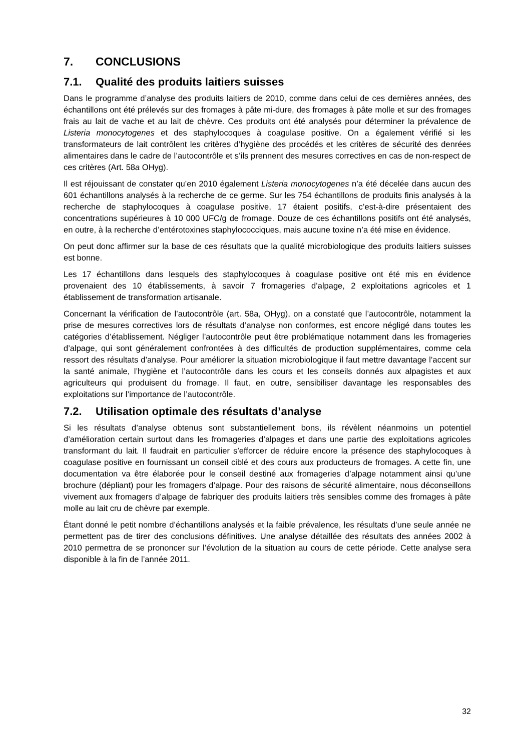7. CONCLUSIONS
7.1. Qualité des produits laitiers suisses
Dans le programme d’analyse des produits laitiers de 2010, comme dans celui de ces dernières années, des échantillons ont été prélevés sur des fromages à pâte mi-dure, des fromages à pâte molle et sur des fromages frais au lait de vache et au lait de chèvre. Ces produits ont été analysés pour déterminer la prévalence de Listeria monocytogenes et des staphylocoques à coagulase positive. On a également vérifié si les transformateurs de lait contrôlent les critères d’hygiène des procédés et les critères de sécurité des denrées alimentaires dans le cadre de l’autocontrôle et s’ils prennent des mesures correctives en cas de non-respect de ces critères (Art. 58a OHyg).
Il est réjouissant de constater qu’en 2010 également Listeria monocytogenes n’a été décelée dans aucun des 601 échantillons analysés à la recherche de ce germe. Sur les 754 échantillons de produits finis analysés à la recherche de staphylocoques à coagulase positive, 17 étaient positifs, c’est-à-dire présentaient des concentrations supérieures à 10 000 UFC/g de fromage. Douze de ces échantillons positifs ont été analysés, en outre, à la recherche d’entérotoxines staphylococciques, mais aucune toxine n’a été mise en évidence.
On peut donc affirmer sur la base de ces résultats que la qualité microbiologique des produits laitiers suisses est bonne.
Les 17 échantillons dans lesquels des staphylocoques à coagulase positive ont été mis en évidence provenaient des 10 établissements, à savoir 7 fromageries d’alpage, 2 exploitations agricoles et 1 établissement de transformation artisanale.
Concernant la vérification de l’autocontrôle (art. 58a, OHyg), on a constaté que l’autocontrôle, notamment la prise de mesures correctives lors de résultats d’analyse non conformes, est encore négligé dans toutes les catégories d’établissement. Négliger l’autocontrôle peut être problématique notamment dans les fromageries d’alpage, qui sont généralement confrontées à des difficultés de production supplémentaires, comme cela ressort des résultats d’analyse. Pour améliorer la situation microbiologique il faut mettre davantage l’accent sur la santé animale, l’hygiène et l’autocontrôle dans les cours et les conseils donnés aux alpagistes et aux agriculteurs qui produisent du fromage. Il faut, en outre, sensibiliser davantage les responsables des exploitations sur l’importance de l’autocontrôle.
7.2. Utilisation optimale des résultats d’analyse
Si les résultats d’analyse obtenus sont substantiellement bons, ils révèlent néanmoins un potentiel d’amélioration certain surtout dans les fromageries d’alpages et dans une partie des exploitations agricoles transformant du lait. Il faudrait en particulier s’efforcer de réduire encore la présence des staphylocoques à coagulase positive en fournissant un conseil ciblé et des cours aux producteurs de fromages. A cette fin, une documentation va être élaborée pour le conseil destiné aux fromageries d’alpage notamment ainsi qu’une brochure (dépliant) pour les fromagers d’alpage. Pour des raisons de sécurité alimentaire, nous déconseillons vivement aux fromagers d’alpage de fabriquer des produits laitiers très sensibles comme des fromages à pâte molle au lait cru de chèvre par exemple.
Étant donné le petit nombre d’échantillons analysés et la faible prévalence, les résultats d’une seule année ne permettent pas de tirer des conclusions définitives. Une analyse détaillée des résultats des années 2002 à 2010 permettra de se prononcer sur l’évolution de la situation au cours de cette période. Cette analyse sera disponible à la fin de l’année 2011.
32